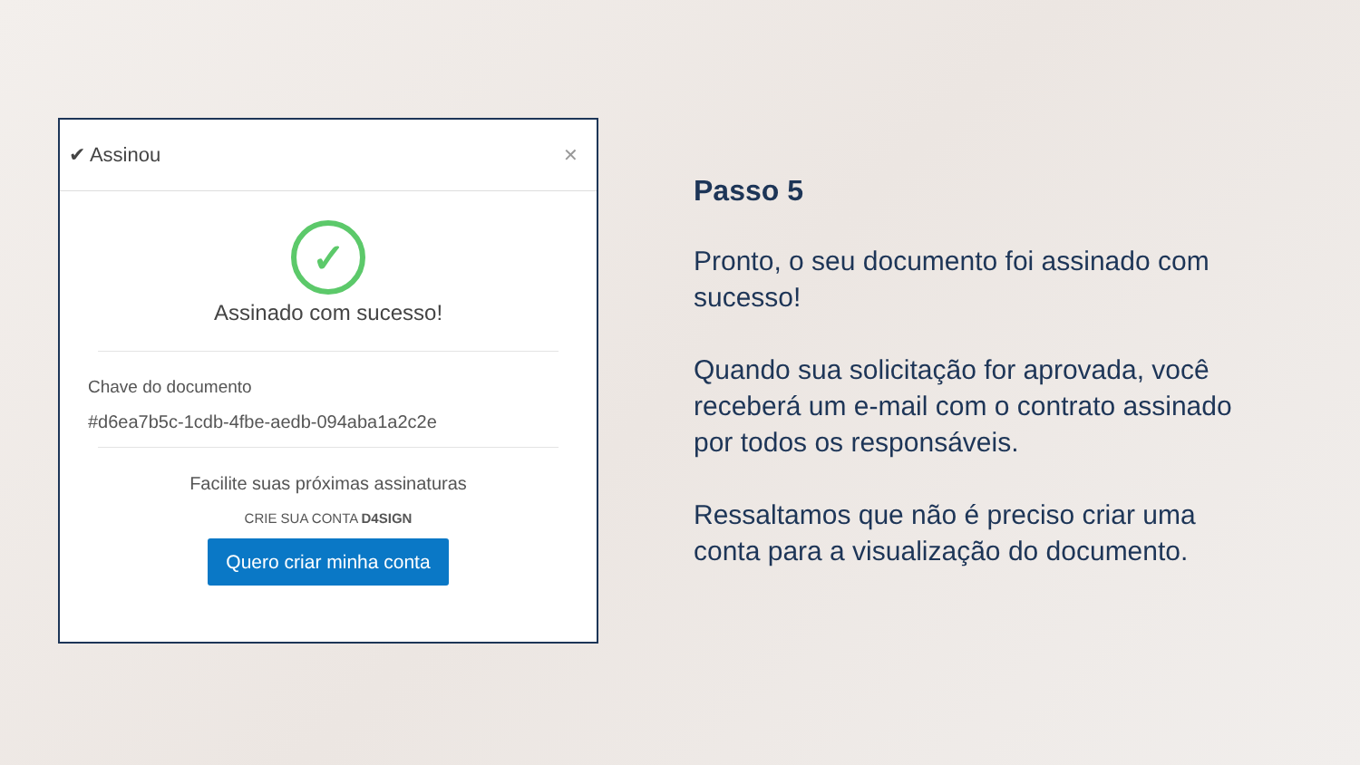✔ Assinou ✕
✓
Assinado com sucesso!
Chave do documento
#d6ea7b5c-1cdb-4fbe-aedb-094aba1a2c2e
Facilite suas próximas assinaturas
CRIE SUA CONTA D4SIGN
Quero criar minha conta
Passo 5
Pronto, o seu documento foi assinado com sucesso!
Quando sua solicitação for aprovada, você receberá um e-mail com o contrato assinado por todos os responsáveis.
Ressaltamos que não é preciso criar uma conta para a visualização do documento.